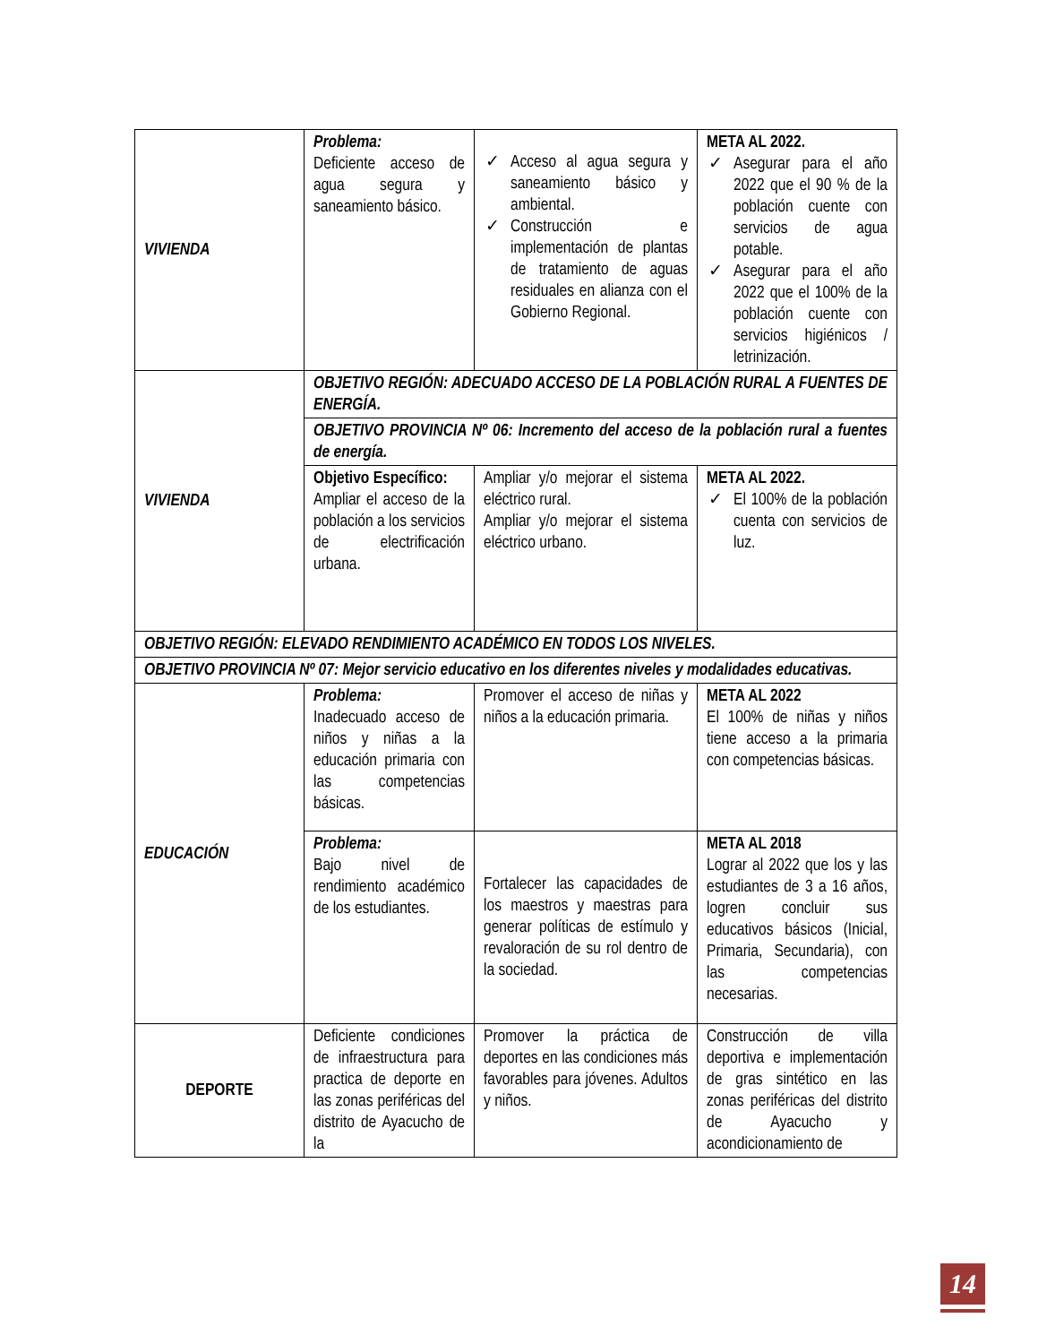| VIVIENDA | Problema: Deficiente acceso de agua segura y saneamiento básico. | ✓ Acceso al agua segura y saneamiento básico y ambiental. ✓ Construcción e implementación de plantas de tratamiento de aguas residuales en alianza con el Gobierno Regional. | META AL 2022. ✓ Asegurar para el año 2022 que el 90 % de la población cuente con servicios de agua potable. ✓ Asegurar para el año 2022 que el 100% de la población cuente con servicios higiénicos / letrinización. |
| VIVIENDA | OBJETIVO REGIÓN: ADECUADO ACCESO DE LA POBLACIÓN RURAL A FUENTES DE ENERGÍA. | | |
| | OBJETIVO PROVINCIA Nº 06: Incremento del acceso de la población rural a fuentes de energía. | | |
| | Objetivo Específico: Ampliar el acceso de la población a los servicios de electrificación urbana. | Ampliar y/o mejorar el sistema eléctrico rural. Ampliar y/o mejorar el sistema eléctrico urbano. | META AL 2022. ✓ El 100% de la población cuenta con servicios de luz. |
| OBJETIVO REGIÓN: ELEVADO RENDIMIENTO ACADÉMICO EN TODOS LOS NIVELES. | | | |
| OBJETIVO PROVINCIA Nº 07: Mejor servicio educativo en los diferentes niveles y modalidades educativas. | | | |
| EDUCACIÓN | Problema: Inadecuado acceso de niños y niñas a la educación primaria con las competencias básicas. | Promover el acceso de niñas y niños a la educación primaria. | META AL 2022 El 100% de niñas y niños tiene acceso a la primaria con competencias básicas. |
| | Problema: Bajo nivel de rendimiento académico de los estudiantes. | Fortalecer las capacidades de los maestros y maestras para generar políticas de estímulo y revaloración de su rol dentro de la sociedad. | META AL 2018 Lograr al 2022 que los y las estudiantes de 3 a 16 años, logren concluir sus educativos básicos (Inicial, Primaria, Secundaria), con las competencias necesarias. |
| DEPORTE | Deficiente condiciones de infraestructura para practica de deporte en las zonas periféricas del distrito de Ayacucho de la | Promover la práctica de deportes en las condiciones más favorables para jóvenes. Adultos y niños. | Construcción de villa deportiva e implementación de gras sintético en las zonas periféricas del distrito de Ayacucho y acondicionamiento de |
14